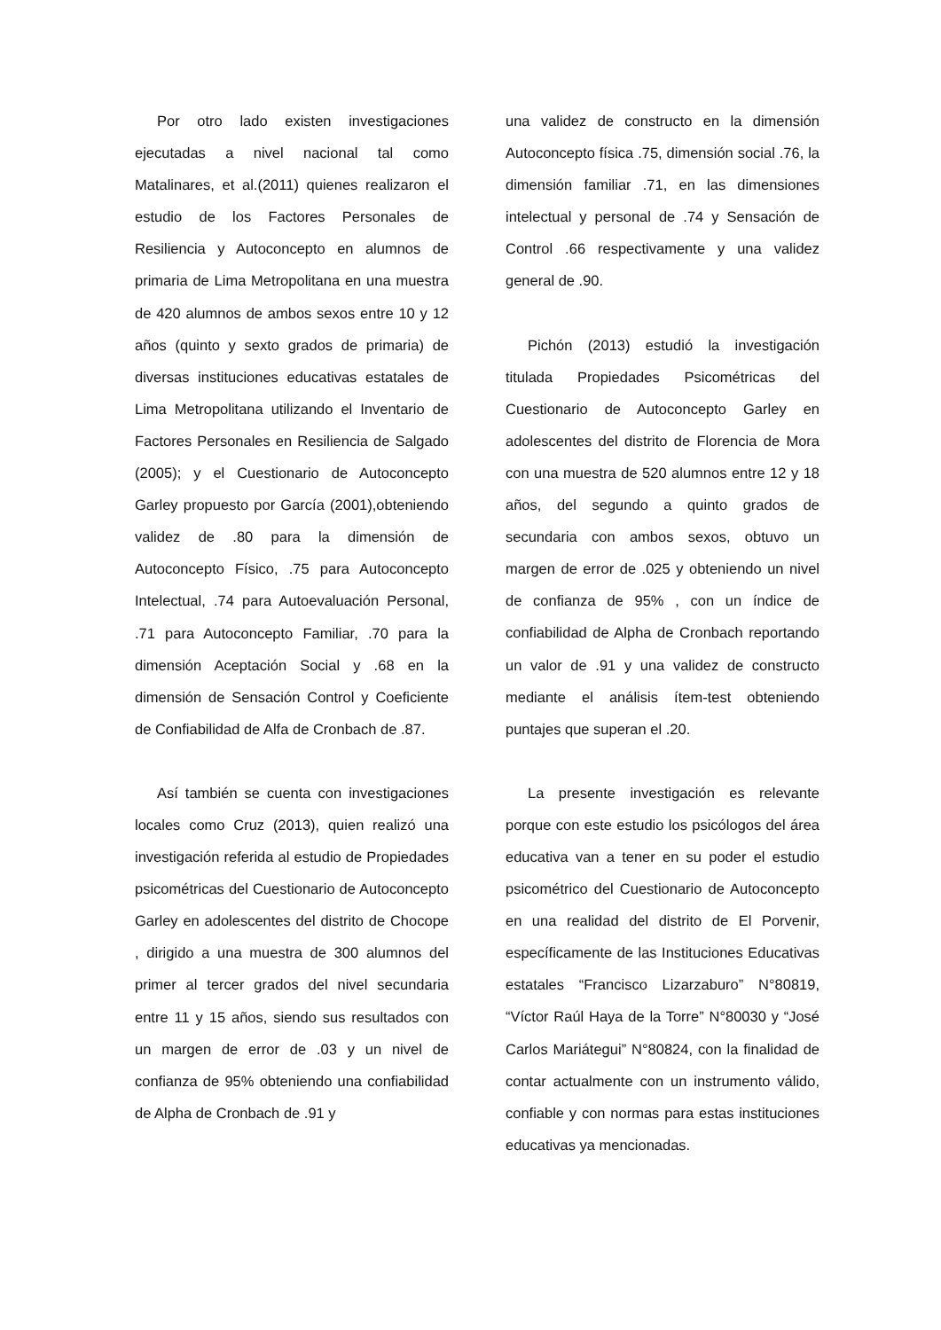Por otro lado existen investigaciones ejecutadas a nivel nacional tal como Matalinares, et al.(2011) quienes realizaron el estudio de los Factores Personales de Resiliencia y Autoconcepto en alumnos de primaria de Lima Metropolitana en una muestra de 420 alumnos de ambos sexos entre 10 y 12 años (quinto y sexto grados de primaria) de diversas instituciones educativas estatales de Lima Metropolitana utilizando el Inventario de Factores Personales en Resiliencia de Salgado (2005); y el Cuestionario de Autoconcepto Garley propuesto por García (2001),obteniendo validez de .80 para la dimensión de Autoconcepto Físico, .75 para Autoconcepto Intelectual, .74 para Autoevaluación Personal, .71 para Autoconcepto Familiar, .70 para la dimensión Aceptación Social y .68 en la dimensión de Sensación Control y Coeficiente de Confiabilidad de Alfa de Cronbach de .87.
Así también se cuenta con investigaciones locales como Cruz (2013), quien realizó una investigación referida al estudio de Propiedades psicométricas del Cuestionario de Autoconcepto Garley en adolescentes del distrito de Chocope , dirigido a una muestra de 300 alumnos del primer al tercer grados del nivel secundaria entre 11 y 15 años, siendo sus resultados con un margen de error de .03 y un nivel de confianza de 95% obteniendo una confiabilidad de Alpha de Cronbach de .91 y
una validez de constructo en la dimensión Autoconcepto física .75, dimensión social .76, la dimensión familiar .71, en las dimensiones intelectual y personal de .74 y Sensación de Control .66 respectivamente y una validez general de .90.
Pichón (2013) estudió la investigación titulada Propiedades Psicométricas del Cuestionario de Autoconcepto Garley en adolescentes del distrito de Florencia de Mora con una muestra de 520 alumnos entre 12 y 18 años, del segundo a quinto grados de secundaria con ambos sexos, obtuvo un margen de error de .025 y obteniendo un nivel de confianza de 95% , con un índice de confiabilidad de Alpha de Cronbach reportando un valor de .91 y una validez de constructo mediante el análisis ítem-test obteniendo puntajes que superan el .20.
La presente investigación es relevante porque con este estudio los psicólogos del área educativa van a tener en su poder el estudio psicométrico del Cuestionario de Autoconcepto en una realidad del distrito de El Porvenir, específicamente de las Instituciones Educativas estatales “Francisco Lizarzaburo” N°80819, “Víctor Raúl Haya de la Torre” N°80030 y “José Carlos Mariátegui” N°80824, con la finalidad de contar actualmente con un instrumento válido, confiable y con normas para estas instituciones educativas ya mencionadas.